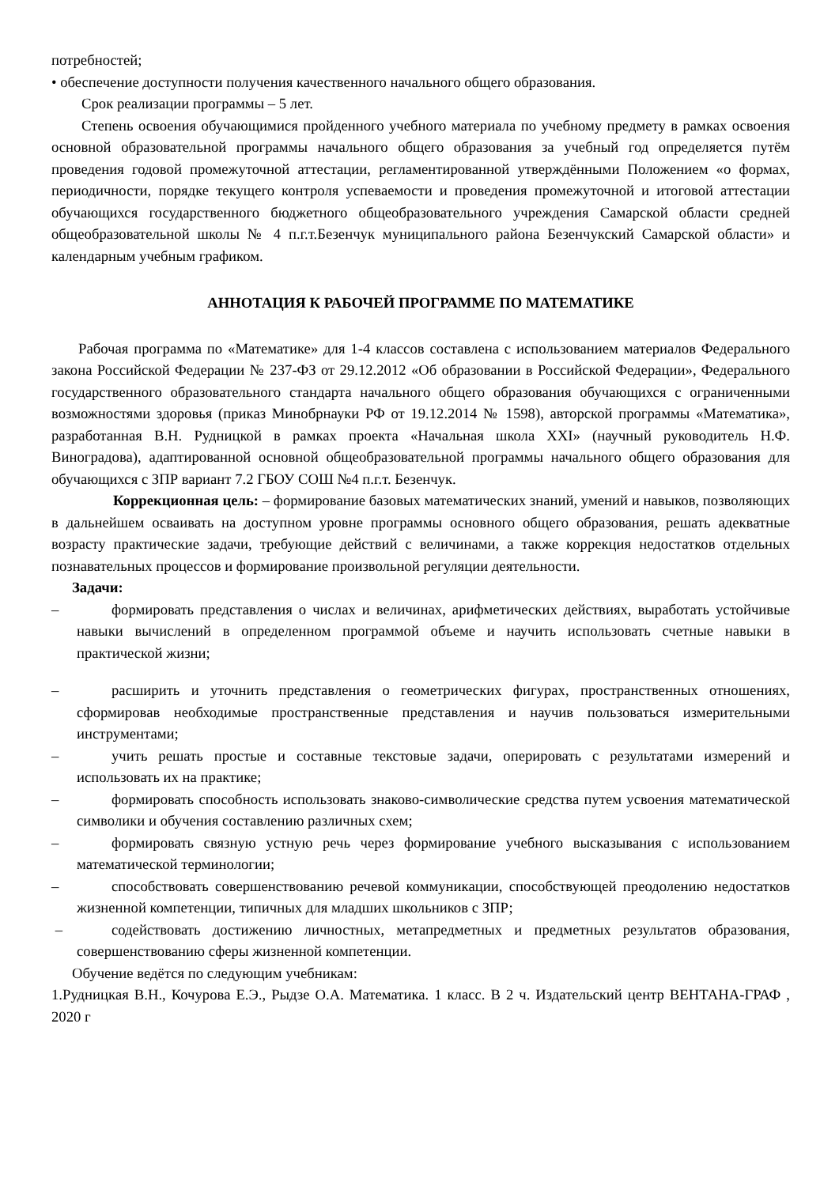потребностей;
• обеспечение доступности получения качественного начального общего образования.
Срок реализации программы – 5 лет.
Степень освоения обучающимися пройденного учебного материала по учебному предмету в рамках освоения основной образовательной программы начального общего образования за учебный год определяется путём проведения годовой промежуточной аттестации, регламентированной утверждёнными Положением «о формах, периодичности, порядке текущего контроля успеваемости и проведения промежуточной и итоговой аттестации обучающихся государственного бюджетного общеобразовательного учреждения Самарской области средней общеобразовательной школы № 4 п.г.т.Безенчук муниципального района Безенчукский Самарской области» и календарным учебным графиком.
АННОТАЦИЯ К РАБОЧЕЙ ПРОГРАММЕ ПО МАТЕМАТИКЕ
Рабочая программа по «Математике» для 1-4 классов составлена с использованием материалов Федерального закона Российской Федерации № 237-ФЗ от 29.12.2012 «Об образовании в Российской Федерации», Федерального государственного образовательного стандарта начального общего образования обучающихся с ограниченными возможностями здоровья (приказ Минобрнауки РФ от 19.12.2014 № 1598), авторской программы «Математика», разработанная В.Н. Рудницкой в рамках проекта «Начальная школа XXI» (научный руководитель Н.Ф. Виноградова), адаптированной основной общеобразовательной программы начального общего образования для обучающихся с ЗПР вариант 7.2 ГБОУ СОШ №4 п.г.т. Безенчук.
Коррекционная цель: – формирование базовых математических знаний, умений и навыков, позволяющих в дальнейшем осваивать на доступном уровне программы основного общего образования, решать адекватные возрасту практические задачи, требующие действий с величинами, а также коррекция недостатков отдельных познавательных процессов и формирование произвольной регуляции деятельности.
Задачи:
– формировать представления о числах и величинах, арифметических действиях, выработать устойчивые навыки вычислений в определенном программой объеме и научить использовать счетные навыки в практической жизни;
– расширить и уточнить представления о геометрических фигурах, пространственных отношениях, сформировав необходимые пространственные представления и научив пользоваться измерительными инструментами;
– учить решать простые и составные текстовые задачи, оперировать с результатами измерений и использовать их на практике;
– формировать способность использовать знаково-символические средства путем усвоения математической символики и обучения составлению различных схем;
– формировать связную устную речь через формирование учебного высказывания с использованием математической терминологии;
– способствовать совершенствованию речевой коммуникации, способствующей преодолению недостатков жизненной компетенции, типичных для младших школьников с ЗПР;
– содействовать достижению личностных, метапредметных и предметных результатов образования, совершенствованию сферы жизненной компетенции.
Обучение ведётся по следующим учебникам:
1.Рудницкая В.Н., Кочурова Е.Э., Рыдзе О.А. Математика. 1 класс. В 2 ч. Издательский центр ВЕНТАНА-ГРАФ , 2020 г